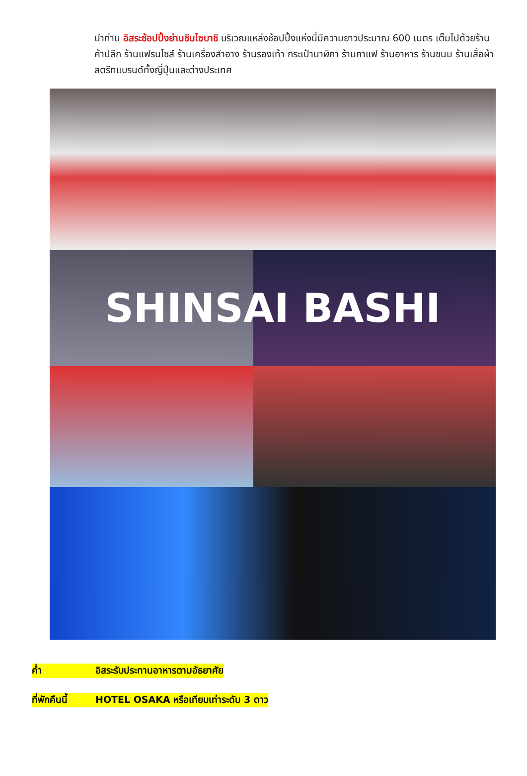นำท่าน อิสระช้อปปิ้งย่านชินไซบาชิ บริเวณแหล่งช้อปปิ้งแห่งนี้มีความยาวประมาณ 600 เมตร เต็มไปด้วยร้านค้าปลีก ร้านแฟรนไชส์ ร้านเครื่องสำอาง ร้านรองเท้า กระเป๋านาฬิกา ร้านกาแฟ ร้านอาหาร ร้านขนม ร้านเสื้อผ้าสตรีทแบรนด์ทั้งญี่ปุ่นและต่างประเทศ
SHINSAI BASHI
ค่ำ อิสระรับประทานอาหารตามอัธยาศัย
ที่พักคืนนี้ HOTEL OSAKA หรือเทียบเท่าระดับ 3 ดาว